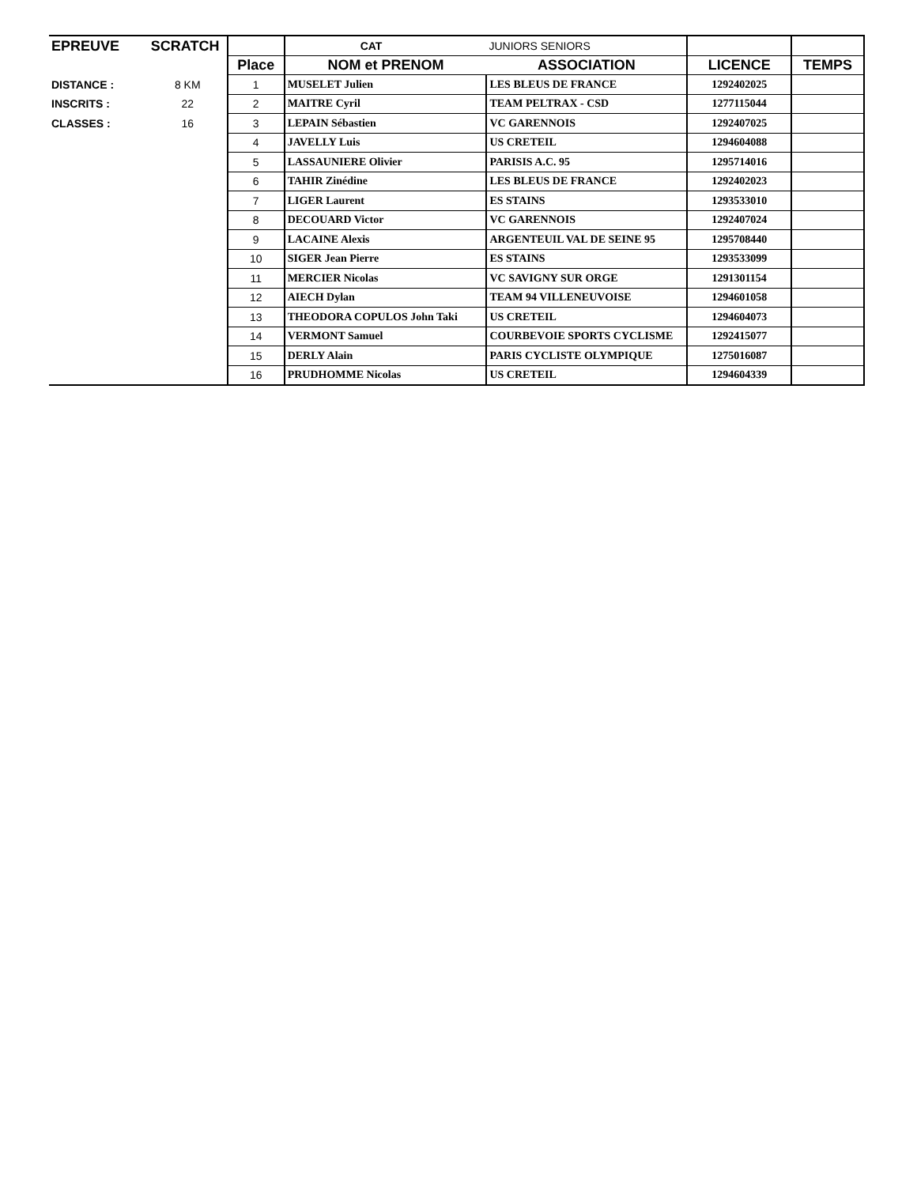| EPREUVE | SCRATCH | | CAT | JUNIORS SENIORS | | |
| | | Place | NOM et PRENOM | ASSOCIATION | LICENCE | TEMPS |
| DISTANCE : | 8 KM | 1 | MUSELET Julien | LES BLEUS DE FRANCE | 1292402025 | |
| INSCRITS : | 22 | 2 | MAITRE Cyril | TEAM PELTRAX - CSD | 1277115044 | |
| CLASSES : | 16 | 3 | LEPAIN Sébastien | VC GARENNOIS | 1292407025 | |
| | | 4 | JAVELLY Luis | US CRETEIL | 1294604088 | |
| | | 5 | LASSAUNIERE Olivier | PARISIS A.C. 95 | 1295714016 | |
| | | 6 | TAHIR Zinédine | LES BLEUS DE FRANCE | 1292402023 | |
| | | 7 | LIGER Laurent | ES STAINS | 1293533010 | |
| | | 8 | DECOUARD Victor | VC GARENNOIS | 1292407024 | |
| | | 9 | LACAINE Alexis | ARGENTEUIL VAL DE SEINE 95 | 1295708440 | |
| | | 10 | SIGER Jean Pierre | ES STAINS | 1293533099 | |
| | | 11 | MERCIER Nicolas | VC SAVIGNY SUR ORGE | 1291301154 | |
| | | 12 | AIECH Dylan | TEAM 94 VILLENEUVOISE | 1294601058 | |
| | | 13 | THEODORA COPULOS John Taki | US CRETEIL | 1294604073 | |
| | | 14 | VERMONT Samuel | COURBEVOIE SPORTS CYCLISME | 1292415077 | |
| | | 15 | DERLY Alain | PARIS CYCLISTE OLYMPIQUE | 1275016087 | |
| | | 16 | PRUDHOMME Nicolas | US CRETEIL | 1294604339 | |